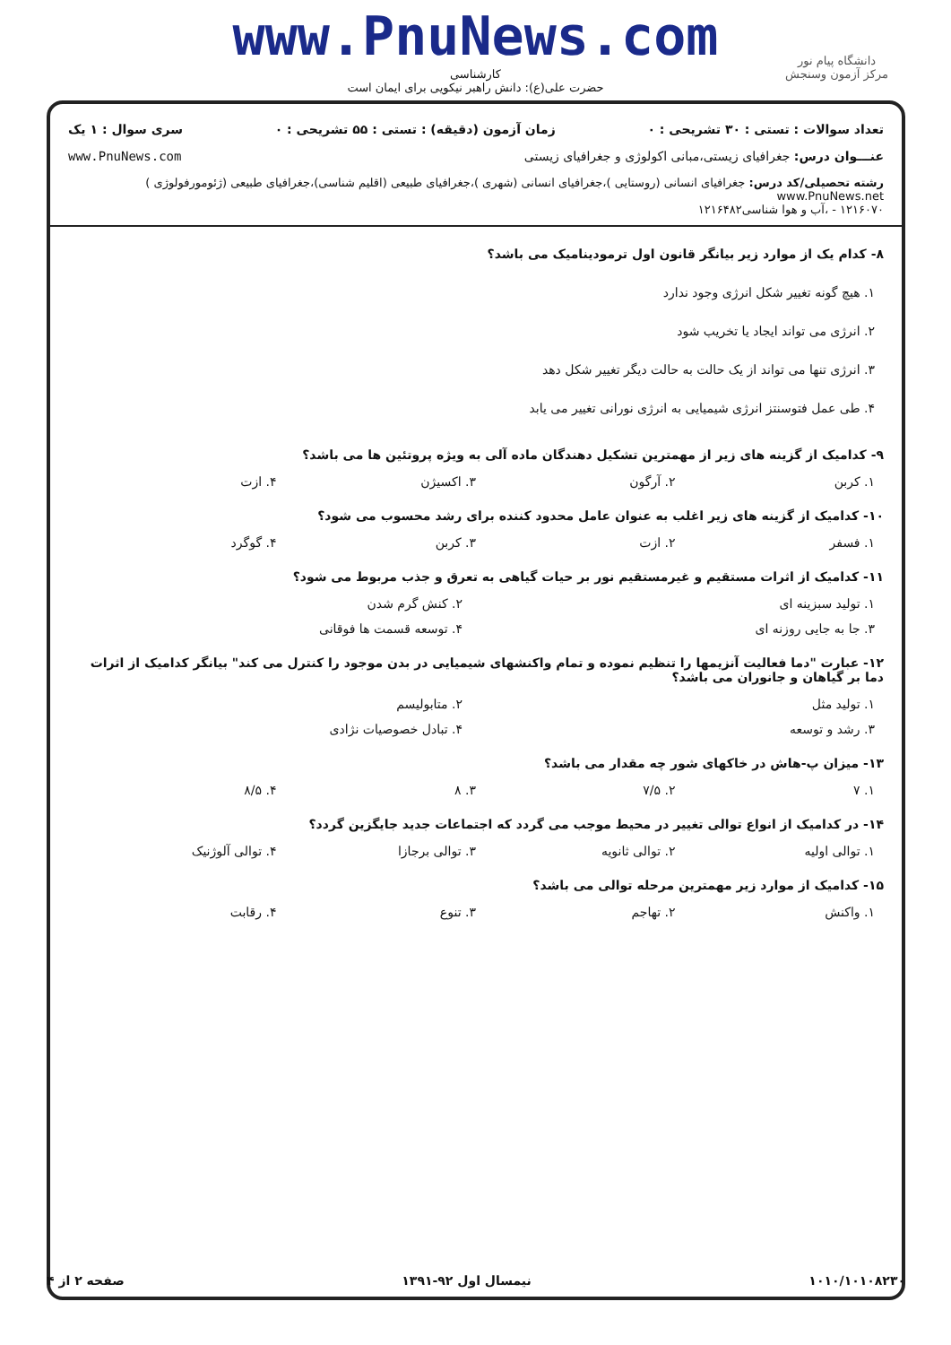www.PnuNews.com
کارشناسی
حضرت علی(ع): دانش راهبر نیکویی برای ایمان است
دانشگاه پیام نور
مرکز آزمون وسنجش
تعداد سوالات : تستی : ۳۰ تشریحی : ۰ زمان آزمون (دقیقه) : تستی : ۵۵ تشریحی : ۰ سری سوال : ۱ یک
عنـــوان درس: جغرافیای زیستی،مبانی اکولوژی و جغرافیای زیستی www.PnuNews.com
رشته تحصیلی/کد درس: جغرافیای انسانی (روستایی )،جغرافیای انسانی (شهری )،جغرافیای طبیعی (اقلیم شناسی)،جغرافیای طبیعی (ژئومورفولوژی ) www.PnuNews.net
۱۲۱۶۰۷۰ - ،آب و هوا شناسی۱۲۱۶۴۸۲
۸- کدام یک از موارد زیر بیانگر قانون اول ترمودینامیک می باشد؟
۱. هیچ گونه تغییر شکل انرژی وجود ندارد
۲. انرژی می تواند ایجاد یا تخریب شود
۳. انرژی تنها می تواند از یک حالت به حالت دیگر تغییر شکل دهد
۴. طی عمل فتوسنتز انرژی شیمیایی به انرژی نورانی تغییر می یابد
۹- کدامیک از گزینه های زیر از مهمترین تشکیل دهندگان ماده آلی به ویژه پروتئین ها می باشد؟
۱. کربن ۲. آرگون ۳. اکسیژن ۴. ازت
۱۰- کدامیک از گزینه های زیر اغلب به عنوان عامل محدود کننده برای رشد محسوب می شود؟
۱. فسفر ۲. ازت ۳. کربن ۴. گوگرد
۱۱- کدامیک از اثرات مستقیم و غیرمستقیم نور بر حیات گیاهی به تعرق و جذب مربوط می شود؟
۱. تولید سبزینه ای ۲. کنش گرم شدن
۳. جا به جایی روزنه ای ۴. توسعه قسمت ها فوقانی
۱۲- عبارت "دما فعالیت آنزیمها را تنظیم نموده و تمام واکنشهای شیمیایی در بدن موجود را کنترل می کند" بیانگر کدامیک از اثرات دما بر گیاهان و جانوران می باشد؟
۱. تولید مثل ۲. متابولیسم
۳. رشد و توسعه ۴. تبادل خصوصیات نژادی
۱۳- میزان پ-هاش در خاکهای شور چه مقدار می باشد؟
۱. ۷ ۲. ۷/۵ ۳. ۸ ۴. ۸/۵
۱۴- در کدامیک از انواع توالی تغییر در محیط موجب می گردد که اجتماعات جدید جایگزین گردد؟
۱. توالی اولیه ۲. توالی ثانویه ۳. توالی برجازا ۴. توالی آلوژنیک
۱۵- کدامیک از موارد زیر مهمترین مرحله توالی می باشد؟
۱. واکنش ۲. تهاجم ۳. تنوع ۴. رقابت
۱۰۱۰/۱۰۱۰۸۲۳۰ نیمسال اول ۹۲-۱۳۹۱ صفحه ۲ از ۴